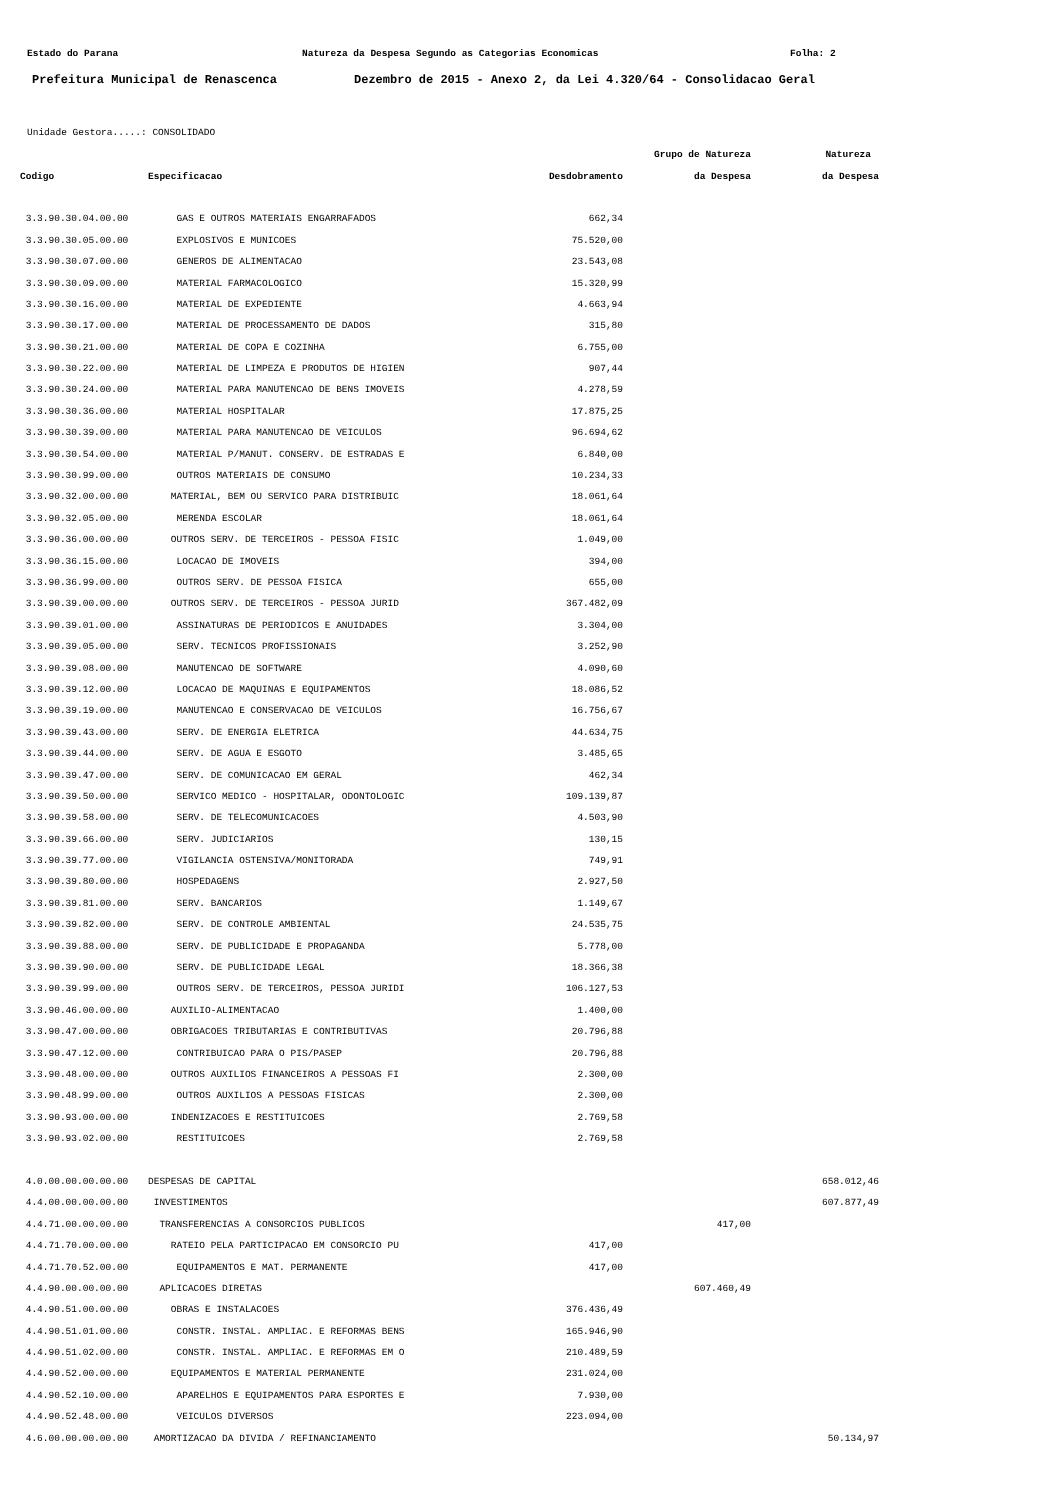Estado do Parana Natureza da Despesa Segundo as Categorias Economicas Folha: 2
Prefeitura Municipal de Renascenca Dezembro de 2015 - Anexo 2, da Lei 4.320/64 - Consolidacao Geral
Unidade Gestora.....: CONSOLIDADO
| | | | Grupo de Natureza | Natureza |
| --- | --- | --- | --- | --- |
| Codigo | Especificacao | Desdobramento | da Despesa | da Despesa |
| 3.3.90.30.04.00.00 | GAS E OUTROS MATERIAIS ENGARRAFADOS | 662,34 | | |
| 3.3.90.30.05.00.00 | EXPLOSIVOS E MUNICOES | 75.520,00 | | |
| 3.3.90.30.07.00.00 | GENEROS DE ALIMENTACAO | 23.543,08 | | |
| 3.3.90.30.09.00.00 | MATERIAL FARMACOLOGICO | 15.320,99 | | |
| 3.3.90.30.16.00.00 | MATERIAL DE EXPEDIENTE | 4.663,94 | | |
| 3.3.90.30.17.00.00 | MATERIAL DE PROCESSAMENTO DE DADOS | 315,80 | | |
| 3.3.90.30.21.00.00 | MATERIAL DE COPA E COZINHA | 6.755,00 | | |
| 3.3.90.30.22.00.00 | MATERIAL DE LIMPEZA E PRODUTOS DE HIGIEN | 907,44 | | |
| 3.3.90.30.24.00.00 | MATERIAL PARA MANUTENCAO DE BENS IMOVEIS | 4.278,59 | | |
| 3.3.90.30.36.00.00 | MATERIAL HOSPITALAR | 17.875,25 | | |
| 3.3.90.30.39.00.00 | MATERIAL PARA MANUTENCAO DE VEICULOS | 96.694,62 | | |
| 3.3.90.30.54.00.00 | MATERIAL P/MANUT. CONSERV. DE ESTRADAS E | 6.840,00 | | |
| 3.3.90.30.99.00.00 | OUTROS MATERIAIS DE CONSUMO | 10.234,33 | | |
| 3.3.90.32.00.00.00 | MATERIAL, BEM OU SERVICO PARA DISTRIBUIC | 18.061,64 | | |
| 3.3.90.32.05.00.00 | MERENDA ESCOLAR | 18.061,64 | | |
| 3.3.90.36.00.00.00 | OUTROS SERV. DE TERCEIROS - PESSOA FISIC | 1.049,00 | | |
| 3.3.90.36.15.00.00 | LOCACAO DE IMOVEIS | 394,00 | | |
| 3.3.90.36.99.00.00 | OUTROS SERV. DE PESSOA FISICA | 655,00 | | |
| 3.3.90.39.00.00.00 | OUTROS SERV. DE TERCEIROS - PESSOA JURID | 367.482,09 | | |
| 3.3.90.39.01.00.00 | ASSINATURAS DE PERIODICOS E ANUIDADES | 3.304,00 | | |
| 3.3.90.39.05.00.00 | SERV. TECNICOS PROFISSIONAIS | 3.252,90 | | |
| 3.3.90.39.08.00.00 | MANUTENCAO DE SOFTWARE | 4.090,60 | | |
| 3.3.90.39.12.00.00 | LOCACAO DE MAQUINAS E EQUIPAMENTOS | 18.086,52 | | |
| 3.3.90.39.19.00.00 | MANUTENCAO E CONSERVACAO DE VEICULOS | 16.756,67 | | |
| 3.3.90.39.43.00.00 | SERV. DE ENERGIA ELETRICA | 44.634,75 | | |
| 3.3.90.39.44.00.00 | SERV. DE AGUA E ESGOTO | 3.485,65 | | |
| 3.3.90.39.47.00.00 | SERV. DE COMUNICACAO EM GERAL | 462,34 | | |
| 3.3.90.39.50.00.00 | SERVICO MEDICO - HOSPITALAR, ODONTOLOGIC | 109.139,87 | | |
| 3.3.90.39.58.00.00 | SERV. DE TELECOMUNICACOES | 4.503,90 | | |
| 3.3.90.39.66.00.00 | SERV. JUDICIARIOS | 130,15 | | |
| 3.3.90.39.77.00.00 | VIGILANCIA OSTENSIVA/MONITORADA | 749,91 | | |
| 3.3.90.39.80.00.00 | HOSPEDAGENS | 2.927,50 | | |
| 3.3.90.39.81.00.00 | SERV. BANCARIOS | 1.149,67 | | |
| 3.3.90.39.82.00.00 | SERV. DE CONTROLE AMBIENTAL | 24.535,75 | | |
| 3.3.90.39.88.00.00 | SERV. DE PUBLICIDADE E PROPAGANDA | 5.778,00 | | |
| 3.3.90.39.90.00.00 | SERV. DE PUBLICIDADE LEGAL | 18.366,38 | | |
| 3.3.90.39.99.00.00 | OUTROS SERV. DE TERCEIROS, PESSOA JURIDI | 106.127,53 | | |
| 3.3.90.46.00.00.00 | AUXILIO-ALIMENTACAO | 1.400,00 | | |
| 3.3.90.47.00.00.00 | OBRIGACOES TRIBUTARIAS E CONTRIBUTIVAS | 20.796,88 | | |
| 3.3.90.47.12.00.00 | CONTRIBUICAO PARA O PIS/PASEP | 20.796,88 | | |
| 3.3.90.48.00.00.00 | OUTROS AUXILIOS FINANCEIROS A PESSOAS FI | 2.300,00 | | |
| 3.3.90.48.99.00.00 | OUTROS AUXILIOS A PESSOAS FISICAS | 2.300,00 | | |
| 3.3.90.93.00.00.00 | INDENIZACOES E RESTITUICOES | 2.769,58 | | |
| 3.3.90.93.02.00.00 | RESTITUICOES | 2.769,58 | | |
| 4.0.00.00.00.00.00 | DESPESAS DE CAPITAL | | | 658.012,46 |
| 4.4.00.00.00.00.00 | INVESTIMENTOS | | | 607.877,49 |
| 4.4.71.00.00.00.00 | TRANSFERENCIAS A CONSORCIOS PUBLICOS | | 417,00 | |
| 4.4.71.70.00.00.00 | RATEIO PELA PARTICIPACAO EM CONSORCIO PU | 417,00 | | |
| 4.4.71.70.52.00.00 | EQUIPAMENTOS E MAT. PERMANENTE | 417,00 | | |
| 4.4.90.00.00.00.00 | APLICACOES DIRETAS | | 607.460,49 | |
| 4.4.90.51.00.00.00 | OBRAS E INSTALACOES | 376.436,49 | | |
| 4.4.90.51.01.00.00 | CONSTR. INSTAL. AMPLIAC. E REFORMAS BENS | 165.946,90 | | |
| 4.4.90.51.02.00.00 | CONSTR. INSTAL. AMPLIAC. E REFORMAS EM O | 210.489,59 | | |
| 4.4.90.52.00.00.00 | EQUIPAMENTOS E MATERIAL PERMANENTE | 231.024,00 | | |
| 4.4.90.52.10.00.00 | APARELHOS E EQUIPAMENTOS PARA ESPORTES E | 7.930,00 | | |
| 4.4.90.52.48.00.00 | VEICULOS DIVERSOS | 223.094,00 | | |
| 4.6.00.00.00.00.00 | AMORTIZACAO DA DIVIDA / REFINANCIAMENTO | | | 50.134,97 |